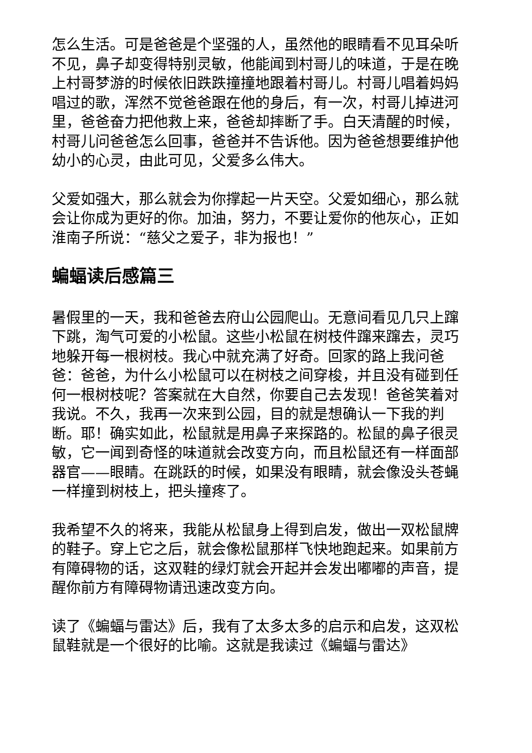怎么生活。可是爸爸是个坚强的人，虽然他的眼睛看不见耳朵听不见，鼻子却变得特别灵敏，他能闻到村哥儿的味道，于是在晚上村哥梦游的时候依旧跌跌撞撞地跟着村哥儿。村哥儿唱着妈妈唱过的歌，浑然不觉爸爸跟在他的身后，有一次，村哥儿掉进河里，爸爸奋力把他救上来，爸爸却摔断了手。白天清醒的时候，村哥儿问爸爸怎么回事，爸爸并不告诉他。因为爸爸想要维护他幼小的心灵，由此可见，父爱多么伟大。
父爱如强大，那么就会为你撑起一片天空。父爱如细心，那么就会让你成为更好的你。加油，努力，不要让爱你的他灰心，正如淮南子所说：“慈父之爱子，非为报也！”
蝙蝠读后感篇三
暑假里的一天，我和爸爸去府山公园爬山。无意间看见几只上蹿下跳，淘气可爱的小松鼠。这些小松鼠在树枝件蹿来蹿去，灵巧地躲开每一根树枝。我心中就充满了好奇。回家的路上我问爸爸：爸爸，为什么小松鼠可以在树枝之间穿梭，并且没有碰到任何一根树枝呢？答案就在大自然，你要自己去发现！爸爸笑着对我说。不久，我再一次来到公园，目的就是想确认一下我的判断。耶！确实如此，松鼠就是用鼻子来探路的。松鼠的鼻子很灵敏，它一闻到奇怪的味道就会改变方向，而且松鼠还有一样面部器官——眼睛。在跳跃的时候，如果没有眼睛，就会像没头苍蝇一样撞到树枝上，把头撞疼了。
我希望不久的将来，我能从松鼠身上得到启发，做出一双松鼠牌的鞋子。穿上它之后，就会像松鼠那样飞快地跑起来。如果前方有障碍物的话，这双鞋的绿灯就会开起并会发出嘟嘟的声音，提醒你前方有障碍物请迅速改变方向。
读了《蝙蝠与雷达》后，我有了太多太多的启示和启发，这双松鼠鞋就是一个很好的比喻。这就是我读过《蝙蝠与雷达》